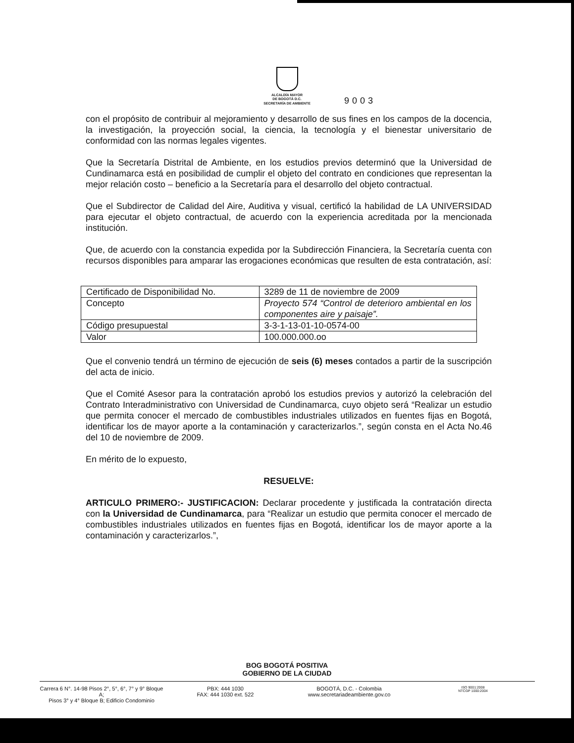ALCALDÍA MAYOR
DE BOGOTÁ D.C.
SECRETARÍA DE AMBIENTE
9003
con el propósito de contribuir al mejoramiento y desarrollo de sus fines en los campos de la docencia, la investigación, la proyección social, la ciencia, la tecnología y el bienestar universitario de conformidad con las normas legales vigentes.
Que la Secretaría Distrital de Ambiente, en los estudios previos determinó que la Universidad de Cundinamarca está en posibilidad de cumplir el objeto del contrato en condiciones que representan la mejor relación costo – beneficio a la Secretaría para el desarrollo del objeto contractual.
Que el Subdirector de Calidad del Aire, Auditiva y visual, certificó la habilidad de LA UNIVERSIDAD para ejecutar el objeto contractual, de acuerdo con la experiencia acreditada por la mencionada institución.
Que, de acuerdo con la constancia expedida por la Subdirección Financiera, la Secretaría cuenta con recursos disponibles para amparar las erogaciones económicas que resulten de esta contratación, así:
| Certificado de Disponibilidad No. | 3289 de 11 de noviembre de 2009 |
| Concepto | Proyecto 574 “Control de deterioro ambiental en los componentes aire y paisaje”. |
| Código presupuestal | 3-3-1-13-01-10-0574-00 |
| Valor | 100.000.000.oo |
Que el convenio tendrá un término de ejecución de seis (6) meses contados a partir de la suscripción del acta de inicio.
Que el Comité Asesor para la contratación aprobó los estudios previos y autorizó la celebración del Contrato Interadministrativo con Universidad de Cundinamarca, cuyo objeto será “Realizar un estudio que permita conocer el mercado de combustibles industriales utilizados en fuentes fijas en Bogotá, identificar los de mayor aporte a la contaminación y caracterizarlos.”, según consta en el Acta No.46 del 10 de noviembre de 2009.
En mérito de lo expuesto,
RESUELVE:
ARTICULO PRIMERO:- JUSTIFICACION: Declarar procedente y justificada la contratación directa con la Universidad de Cundinamarca, para “Realizar un estudio que permita conocer el mercado de combustibles industriales utilizados en fuentes fijas en Bogotá, identificar los de mayor aporte a la contaminación y caracterizarlos.”,
BOG BOGOTÁ POSITIVA
GOBIERNO DE LA CIUDAD
Carrera 6 N°. 14-98 Pisos 2°, 5°, 6°, 7° y 9° Bloque A;
Pisos 3° y 4° Bloque B; Edificio Condominio
PBX: 444 1030
FAX: 444 1030 ext. 522
BOGOTÁ, D.C. - Colombia
www.secretariadeambiente.gov.co
ISO 9001:2008
NTCGP 1000:2004